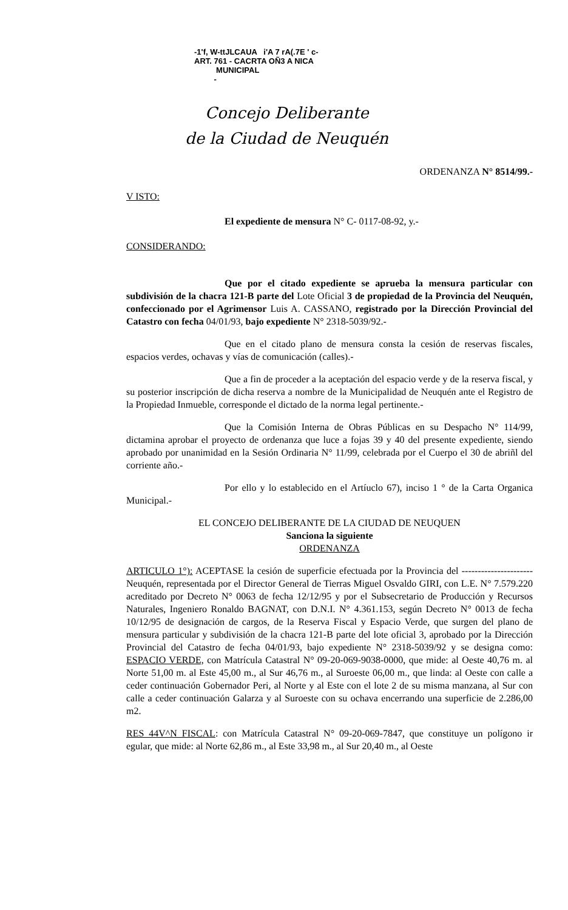-1'f, W-ttJLCAUA i'A 7 rA(.7E ' c-
ART. 761 - CACRTA OÑ3 A NICA
MUNICIPAL
-
Concejo Deliberante
de la Ciudad de Neuquén
ORDENANZA N° 8514/99.-
V ISTO:
El expediente de mensura N° C- 0117-08-92, y.-
CONSIDERANDO:
Que por el citado expediente se aprueba la mensura particular con subdivisión de la chacra 121-B parte del Lote Oficial 3 de propiedad de la Provincia del Neuquén, confeccionado por el Agrimensor Luis A. CASSANO, registrado por la Dirección Provincial del Catastro con fecha 04/01/93, bajo expediente N° 2318-5039/92.-
Que en el citado plano de mensura consta la cesión de reservas fiscales, espacios verdes, ochavas y vías de comunicación (calles).-
Que a fin de proceder a la aceptación del espacio verde y de la reserva fiscal, y su posterior inscripción de dicha reserva a nombre de la Municipalidad de Neuquén ante el Registro de la Propiedad Inmueble, corresponde el dictado de la norma legal pertinente.-
Que la Comisión Interna de Obras Públicas en su Despacho N° 114/99, dictamina aprobar el proyecto de ordenanza que luce a fojas 39 y 40 del presente expediente, siendo aprobado por unanimidad en la Sesión Ordinaria N° 11/99, celebrada por el Cuerpo el 30 de abriñl del corriente año.-
Por ello y lo establecido en el Artíuclo 67), inciso 1 ° de la Carta Organica Municipal.-
EL CONCEJO DELIBERANTE DE LA CIUDAD DE NEUQUEN
Sanciona la siguiente
ORDENANZA
ARTICULO 1°): ACEPTASE la cesión de superficie efectuada por la Provincia del ----------------------Neuquén, representada por el Director General de Tierras Miguel Osvaldo GIRI, con L.E. N° 7.579.220 acreditado por Decreto N° 0063 de fecha 12/12/95 y por el Subsecretario de Producción y Recursos Naturales, Ingeniero Ronaldo BAGNAT, con D.N.I. N° 4.361.153, según Decreto N° 0013 de fecha 10/12/95 de designación de cargos, de la Reserva Fiscal y Espacio Verde, que surgen del plano de mensura particular y subdivisión de la chacra 121-B parte del lote oficial 3, aprobado por la Dirección Provincial del Catastro de fecha 04/01/93, bajo expediente N° 2318-5039/92 y se designa como: ESPACIO VERDE, con Matrícula Catastral N° 09-20-069-9038-0000, que mide: al Oeste 40,76 m. al Norte 51,00 m. al Este 45,00 m., al Sur 46,76 m., al Suroeste 06,00 m., que linda: al Oeste con calle a ceder continuación Gobernador Peri, al Norte y al Este con el lote 2 de su misma manzana, al Sur con calle a ceder continuación Galarza y al Suroeste con su ochava encerrando una superficie de 2.286,00 m2.
RES 44V^N FISCAL: con Matrícula Catastral N° 09-20-069-7847, que constituye un polígono ir egular, que mide: al Norte 62,86 m., al Este 33,98 m., al Sur 20,40 m., al Oeste